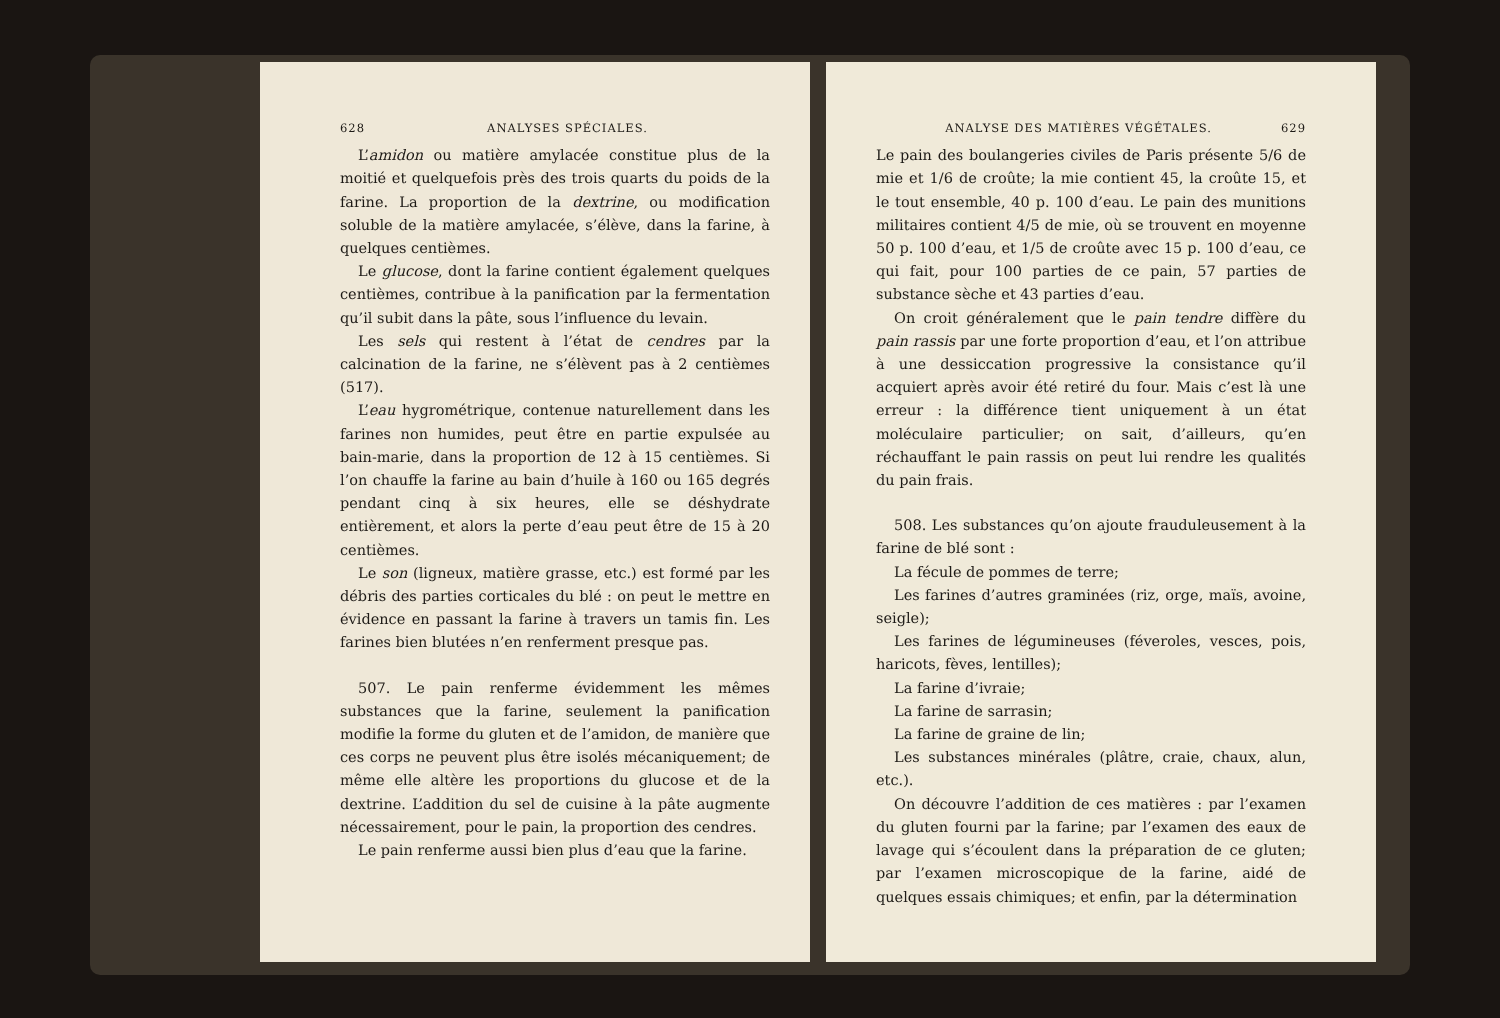628 ANALYSES SPÉCIALES.
L’amidon ou matière amylacée constitue plus de la moitié et quelquefois près des trois quarts du poids de la farine. La proportion de la dextrine, ou modification soluble de la matière amylacée, s’élève, dans la farine, à quelques centièmes.
Le glucose, dont la farine contient également quelques centièmes, contribue à la panification par la fermentation qu’il subit dans la pâte, sous l’influence du levain.
Les sels qui restent à l’état de cendres par la calcination de la farine, ne s’élèvent pas à 2 centièmes (517).
L’eau hygrométrique, contenue naturellement dans les farines non humides, peut être en partie expulsée au bain-marie, dans la proportion de 12 à 15 centièmes. Si l’on chauffe la farine au bain d’huile à 160 ou 165 degrés pendant cinq à six heures, elle se déshydrate entièrement, et alors la perte d’eau peut être de 15 à 20 centièmes.
Le son (ligneux, matière grasse, etc.) est formé par les débris des parties corticales du blé : on peut le mettre en évidence en passant la farine à travers un tamis fin. Les farines bien blutées n’en renferment presque pas.
507. Le pain renferme évidemment les mêmes substances que la farine, seulement la panification modifie la forme du gluten et de l’amidon, de manière que ces corps ne peuvent plus être isolés mécaniquement; de même elle altère les proportions du glucose et de la dextrine. L’addition du sel de cuisine à la pâte augmente nécessairement, pour le pain, la proportion des cendres.
Le pain renferme aussi bien plus d’eau que la farine.
ANALYSE DES MATIÈRES VÉGÉTALES. 629
Le pain des boulangeries civiles de Paris présente 5/6 de mie et 1/6 de croûte; la mie contient 45, la croûte 15, et le tout ensemble, 40 p. 100 d’eau. Le pain des munitions militaires contient 4/5 de mie, où se trouvent en moyenne 50 p. 100 d’eau, et 1/5 de croûte avec 15 p. 100 d’eau, ce qui fait, pour 100 parties de ce pain, 57 parties de substance sèche et 43 parties d’eau.
On croit généralement que le pain tendre diffère du pain rassis par une forte proportion d’eau, et l’on attribue à une dessiccation progressive la consistance qu’il acquiert après avoir été retiré du four. Mais c’est là une erreur : la différence tient uniquement à un état moléculaire particulier; on sait, d’ailleurs, qu’en réchauffant le pain rassis on peut lui rendre les qualités du pain frais.
508. Les substances qu’on ajoute frauduleusement à la farine de blé sont :
La fécule de pommes de terre;
Les farines d’autres graminées (riz, orge, maïs, avoine, seigle);
Les farines de légumineuses (féveroles, vesces, pois, haricots, fèves, lentilles);
La farine d’ivraie;
La farine de sarrasin;
La farine de graine de lin;
Les substances minérales (plâtre, craie, chaux, alun, etc.).
On découvre l’addition de ces matières : par l’examen du gluten fourni par la farine; par l’examen des eaux de lavage qui s’écoulent dans la préparation de ce gluten; par l’examen microscopique de la farine, aidé de quelques essais chimiques; et enfin, par la détermination